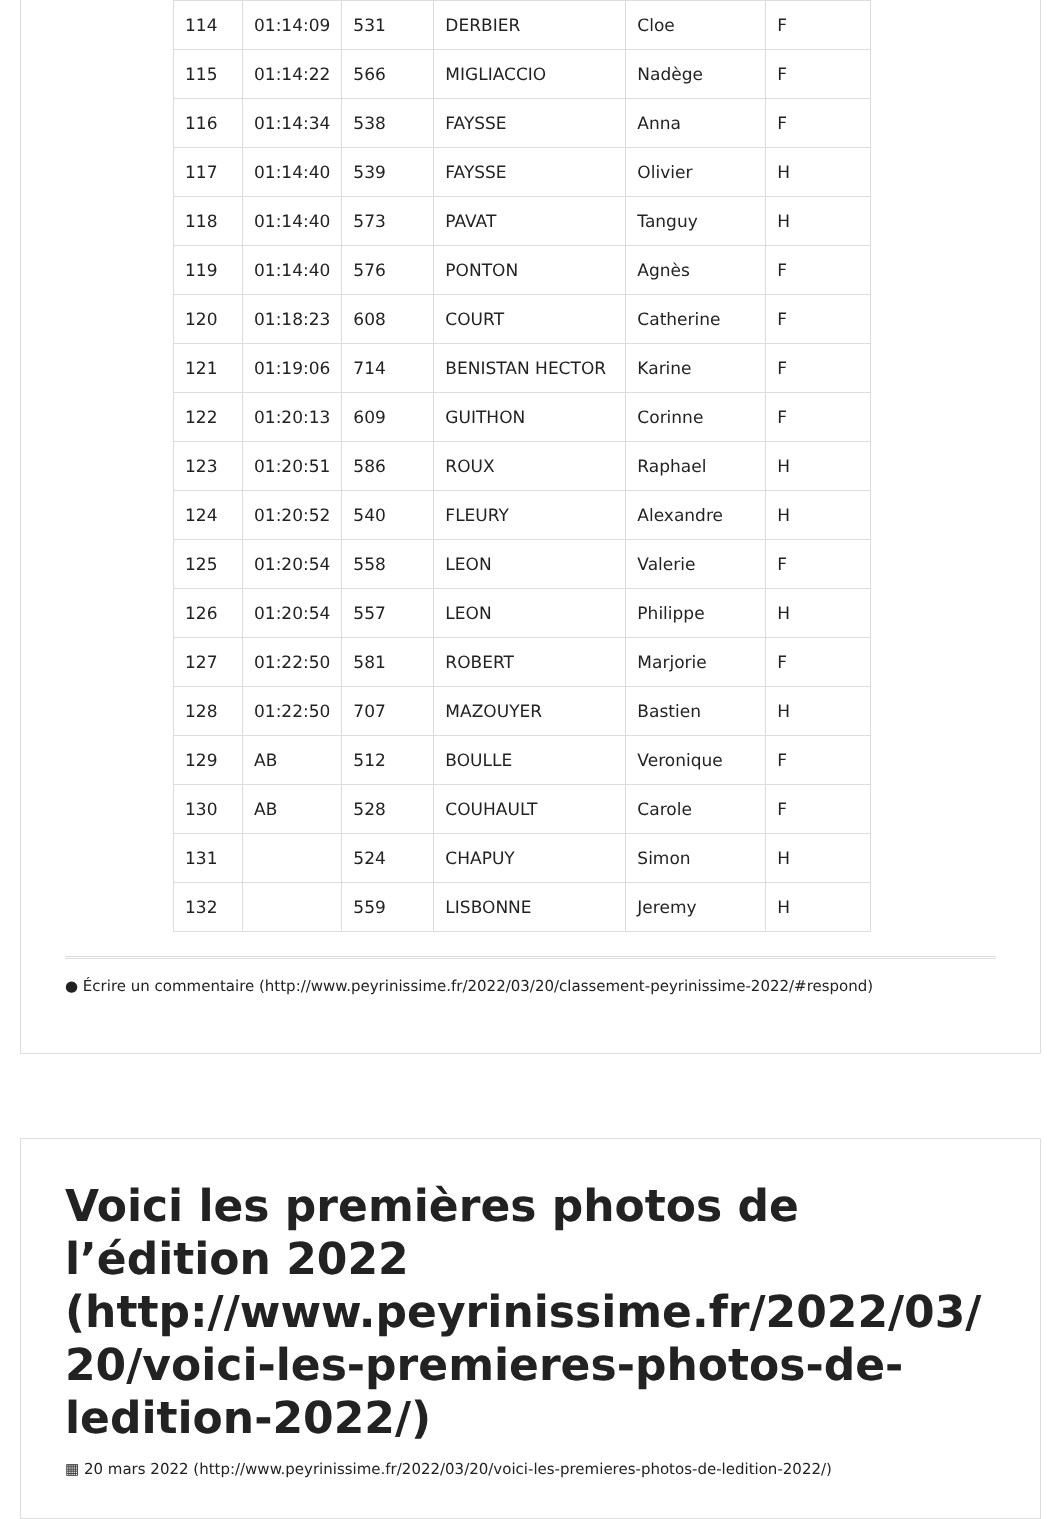| 114 | 01:14:09 | 531 | DERBIER | Cloe | F |
| 115 | 01:14:22 | 566 | MIGLIACCIO | Nadège | F |
| 116 | 01:14:34 | 538 | FAYSSE | Anna | F |
| 117 | 01:14:40 | 539 | FAYSSE | Olivier | H |
| 118 | 01:14:40 | 573 | PAVAT | Tanguy | H |
| 119 | 01:14:40 | 576 | PONTON | Agnès | F |
| 120 | 01:18:23 | 608 | COURT | Catherine | F |
| 121 | 01:19:06 | 714 | BENISTAN HECTOR | Karine | F |
| 122 | 01:20:13 | 609 | GUITHON | Corinne | F |
| 123 | 01:20:51 | 586 | ROUX | Raphael | H |
| 124 | 01:20:52 | 540 | FLEURY | Alexandre | H |
| 125 | 01:20:54 | 558 | LEON | Valerie | F |
| 126 | 01:20:54 | 557 | LEON | Philippe | H |
| 127 | 01:22:50 | 581 | ROBERT | Marjorie | F |
| 128 | 01:22:50 | 707 | MAZOUYER | Bastien | H |
| 129 | AB | 512 | BOULLE | Veronique | F |
| 130 | AB | 528 | COUHAULT | Carole | F |
| 131 | | 524 | CHAPUY | Simon | H |
| 132 | | 559 | LISBONNE | Jeremy | H |
● Écrire un commentaire (http://www.peyrinissime.fr/2022/03/20/classement-peyrinissime-2022/#respond)
Voici les premières photos de l’édition 2022 (http://www.peyrinissime.fr/2022/03/ 20/voici-les-premieres-photos-de-ledition-2022/)
▦ 20 mars 2022 (http://www.peyrinissime.fr/2022/03/20/voici-les-premieres-photos-de-ledition-2022/)